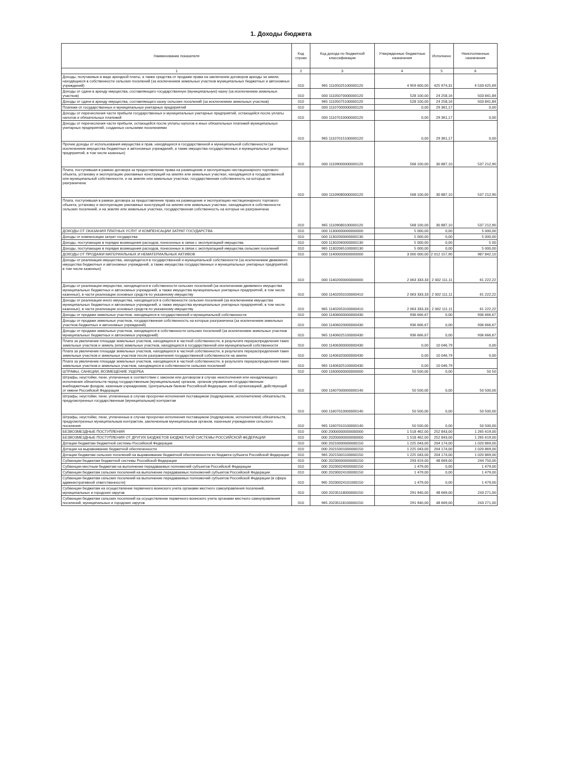1. Доходы бюджета
| Наименование показателя | Код строки | Код дохода по бюджетной классификации | Утвержденные бюджетные назначения | Исполнено | Неисполненные назначения |
| --- | --- | --- | --- | --- | --- |
| 1 | 2 | 3 | 4 | 5 | 6 |
| Доходы, получаемые в виде арендной платы, а также средства от продажи права на заключение договоров аренды за земли, находящиеся в собственности сельских поселений (за исключением земельных участков муниципальных бюджетных и автономных учреждений) | 010 | 965 11105025100000120 | 4 959 600,00 | 425 974,31 | 4 533 625,69 |
| Доходы от сдачи в аренду имущества, составляющего государственную (муниципальную) казну (за исключением земельных участков) | 010 | 000 11105070000000120 | 528 100,00 | 24 258,16 | 503 841,84 |
| Доходы от сдачи в аренду имущества, составляющего казну сельских поселений (за исключением земельных участков) | 010 | 965 11105075100000120 | 528 100,00 | 24 258,16 | 503 841,84 |
| Платежи от государственных и муниципальных унитарных предприятий | 010 | 000 11107000000000120 | 0,00 | 29 361,17 | 0,00 |
| Доходы от перечисления части прибыли государственных и муниципальных унитарных предприятий, остающейся после уплаты налогов и обязательных платежей | 010 | 000 11107010000000120 | 0,00 | 29 361,17 | 0,00 |
| Доходы от перечисления части прибыли, остающейся после уплаты налогов и иных обязательных платежей муниципальных унитарных предприятий, созданных сельскими поселениями | 010 | 965 11107015100000120 | 0,00 | 29 361,17 | 0,00 |
| Прочие доходы от использования имущества и прав, находящихся в государственной и муниципальной собственности (за исключением имущества бюджетных и автономных учреждений, а также имущества государственных и муниципальных унитарных предприятий, в том числе казенных) | 010 | 000 11109000000000120 | 568 100,00 | 30 887,10 | 537 212,90 |
| Плата, поступившая в рамках договора за предоставление права на размещение и эксплуатацию нестационарного торгового объекта, установку и эксплуатацию рекламных конструкций на землях или земельных участках, находящихся в государственной или муниципальной собственности, и на землях или земельных участках, государственная собственность на которые не разграничена | 010 | 000 11109080000000120 | 568 100,00 | 30 887,10 | 537 212,90 |
| Плата, поступившая в рамках договора за предоставление права на размещение и эксплуатацию нестационарного торгового объекта, установку и эксплуатацию рекламных конструкций на землях или земельных участках, находящихся в собственности сельских поселений, и на землях или земельных участках, государственная собственность на которые не разграничена | 010 | 965 11109080100000120 | 568 100,00 | 30 887,10 | 537 212,90 |
| ДОХОДЫ ОТ ОКАЗАНИЯ ПЛАТНЫХ УСЛУГ И КОМПЕНСАЦИИ ЗАТРАТ ГОСУДАРСТВА | 010 | 000 11300000000000000 | 5 000,00 | 0,00 | 5 000,00 |
| Доходы от компенсации затрат государства | 010 | 000 11302000000000130 | 5 000,00 | 0,00 | 5 000,00 |
| Доходы, поступающие в порядке возмещения расходов, понесенных в связи с эксплуатацией имущества | 010 | 000 11302060000000130 | 5 000,00 | 0,00 | 5 00 |
| Доходы, поступающие в порядке возмещения расходов, понесенных в связи с эксплуатацией имущества сельских поселений | 010 | 965 11302065100000130 | 5 000,00 | 0,00 | 5 000,00 |
| ДОХОДЫ ОТ ПРОДАЖИ МАТЕРИАЛЬНЫХ И НЕМАТЕРИАЛЬНЫХ АКТИВОВ | 010 | 000 11400000000000000 | 3 000 000,00 | 2 012 157,90 | 987 842,10 |
| Доходы от реализации имущества, находящегося в государственной и муниципальной собственности (за исключением движимого имущества бюджетных и автономных учреждений, а также имущества государственных и муниципальных унитарных предприятий, в том числе казенных) | 010 | 000 11402000000000000 | 2 063 333,33 | 2 002 111,11 | 61 222,22 |
| Доходы от реализации имущества, находящегося в собственности сельских поселений (за исключением движимого имущества муниципальных бюджетных и автономных учреждений, а также имущества муниципальных унитарных предприятий, в том числе казенных), в части реализации основных средств по указанному имуществу | 010 | 000 11402050100000410 | 2 063 333,33 | 2 002 111,11 | 61 222,22 |
| Доходы от реализации иного имущества, находящегося в собственности сельских поселений (за исключением имущества муниципальных бюджетных и автономных учреждений, а также имущества муниципальных унитарных предприятий, в том числе казенных), в части реализации основных средств по указанному имуществу | 010 | 965 11402053100000410 | 2 063 333,33 | 2 002 111,11 | 61 222,22 |
| Доходы от продажи земельных участков, находящихся в государственной и муниципальной собственности | 010 | 000 11406000000000430 | 936 666,67 | 0,00 | 936 666,67 |
| Доходы от продажи земельных участков, государственная собственность на которые разграничена (за исключением земельных участков бюджетных и автономных учреждений) | 010 | 000 11406020000000430 | 936 666,67 | 0,00 | 936 666,67 |
| Доходы от продажи земельных участков, находящихся в собственности сельских поселений (за исключением земельных участков муниципальных бюджетных и автономных учреждений) | 010 | 965 11406025100000430 | 936 666,67 | 0,00 | 936 666,67 |
| Плата за увеличение площади земельных участков, находящихся в частной собственности, в результате перераспределения таких земельных участков и земель (или) земельных участков, находящихся в государственной или муниципальной собственности | 010 | 000 11406300000000430 | 0,00 | 10 046,79 | 0,00 |
| Плата за увеличение площади земельных участков, находящихся в частной собственности, в результате перераспределения таких земельных участков и земельных участков после разграничения государственной собственности на землю | 010 | 000 11406320000000430 | 0,00 | 10 046,79 | 0,00 |
| Плата за увеличение площади земельных участков, находящихся в частной собственности, в результате перераспределения таких земельных участков и земельных участков, находящихся в собственности сельских поселений | 010 | 965 11406325100000430 | 0,00 | 10 046,79 | |
| ШТРАФЫ, САНКЦИИ, ВОЗМЕЩЕНИЕ УЩЕРБА | 010 | 000 11600000000000000 | 50 500,00 | 0,00 | 50 50 |
| Штрафы, неустойки, пени, уплаченные в соответствии с законом или договором в случае неисполнения или ненадлежащего исполнения обязательств перед государственным (муниципальным) органом, органом управления государственным внебюджетным фондом, казенным учреждением, Центральным банком Российской Федерации, иной организацией, действующей от имени Российской Федерации | 010 | 000 11607000000000140 | 50 500,00 | 0,00 | 50 500,00 |
| Штрафы, неустойки, пени, уплаченные в случае просрочки исполнения поставщиком (подрядчиком, исполнителем) обязательств, предусмотренных государственным (муниципальным) контрактом | 010 | 000 11607010000000140 | 50 500,00 | 0,00 | 50 500,00 |
| Штрафы, неустойки, пени, уплаченные в случае просрочки исполнения поставщиком (подрядчиком, исполнителем) обязательств, предусмотренных муниципальным контрактом, заключенным муниципальным органом, казенным учреждением сельского поселения | 010 | 965 11607010100000140 | 50 500,00 | 0,00 | 50 500,00 |
| БЕЗВОЗМЕЗДНЫЕ ПОСТУПЛЕНИЯ | 010 | 000 20000000000000000 | 1 518 462,00 | 252 843,00 | 1 265 619,00 |
| БЕЗВОЗМЕЗДНЫЕ ПОСТУПЛЕНИЯ ОТ ДРУГИХ БЮДЖЕТОВ БЮДЖЕТНОЙ СИСТЕМЫ РОССИЙСКОЙ ФЕДЕРАЦИИ | 010 | 000 20200000000000000 | 1 518 462,00 | 252 843,00 | 1 265 619,00 |
| Дотации бюджетам бюджетной системы Российской Федерации | 010 | 000 20210000000000150 | 1 225 043,00 | 204 174,00 | 1 020 869,00 |
| Дотации на выравнивание бюджетной обеспеченности | 010 | 000 20215001000000150 | 1 225 043,00 | 204 174,00 | 1 020 869,00 |
| Дотации бюджетам сельских поселений на выравнивание бюджетной обеспеченности из бюджета субъекта Российской Федерации | 010 | 965 20215001100000150 | 1 225 043,00 | 204 174,00 | 1 020 869,00 |
| Субвенции бюджетам бюджетной системы Российской Федерации | 010 | 000 20230000000000150 | 293 419,00 | 48 669,00 | 244 750,00 |
| Субвенции местным бюджетам на выполнение передаваемых полномочий субъектов Российской Федерации | 010 | 000 20230024000000150 | 1 479,00 | 0,00 | 1 479,00 |
| Субвенции бюджетам сельских поселений на выполнение передаваемых полномочий субъектов Российской Федерации | 010 | 000 20230024100000150 | 1 479,00 | 0,00 | 1 479,00 |
| Субвенции бюджетам сельских поселений на выполнение передаваемых полномочий субъектов Российской Федерации (в сфере административной ответственности) | 010 | 965 20230024101000150 | 1 479,00 | 0,00 | 1 479,00 |
| Субвенции бюджетам на осуществление первичного воинского учета органами местного самоуправления поселений, муниципальных и городских округов | 010 | 000 20235118000000150 | 291 940,00 | 48 669,00 | 243 271,00 |
| Субвенции бюджетам сельских поселений на осуществление первичного воинского учета органами местного самоуправления поселений, муниципальных и городских округов | 010 | 965 20235118100000150 | 291 940,00 | 48 669,00 | 243 271,00 |